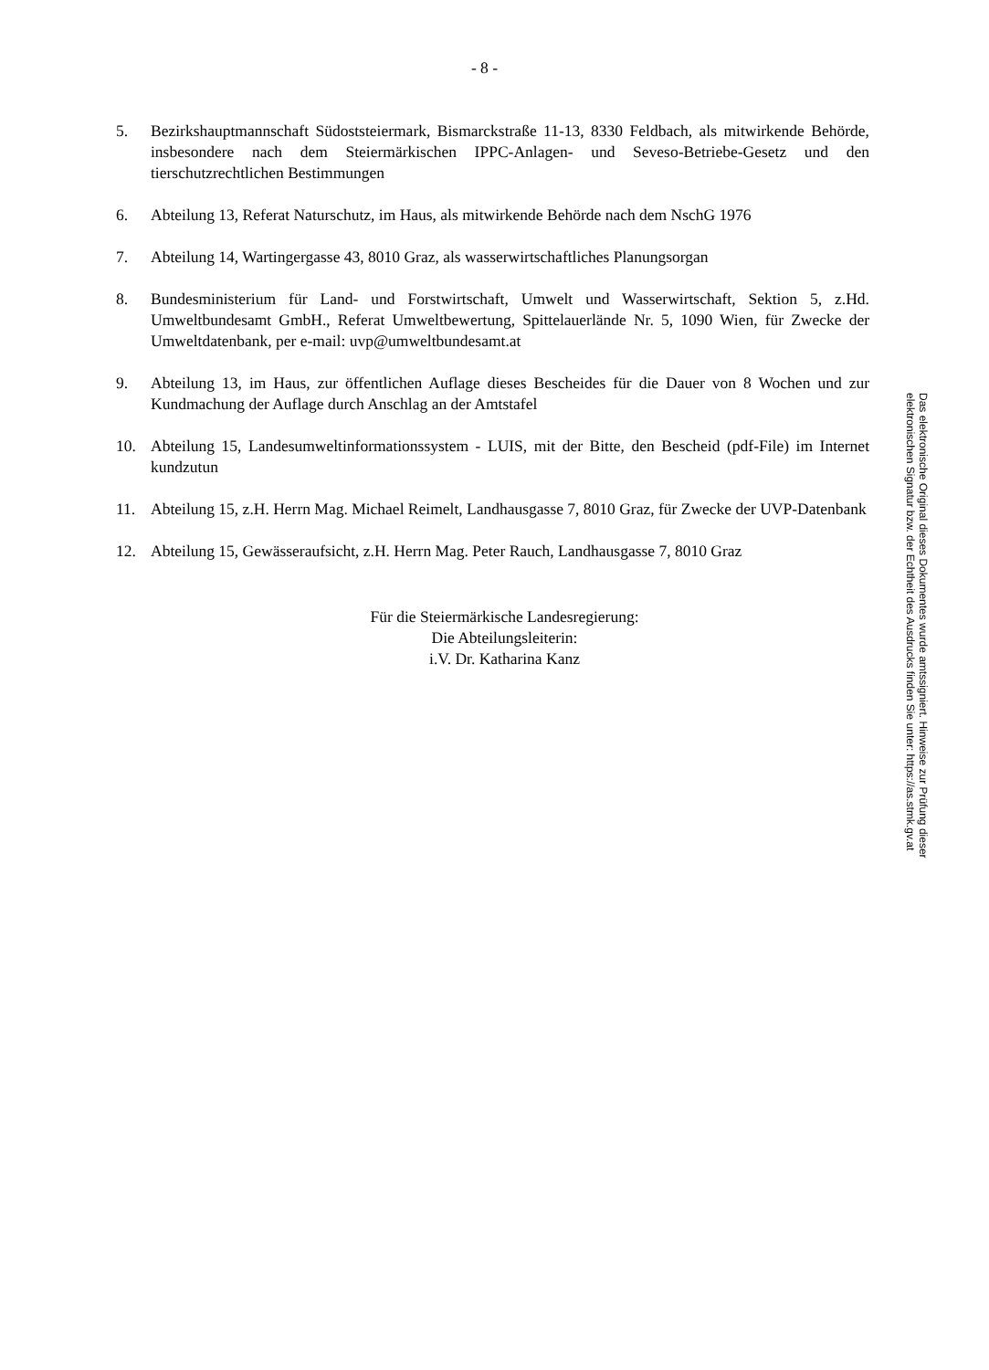- 8 -
5. Bezirkshauptmannschaft Südoststeiermark, Bismarckstraße 11-13, 8330 Feldbach, als mitwirkende Behörde, insbesondere nach dem Steiermärkischen IPPC-Anlagen- und Seveso-Betriebe-Gesetz und den tierschutzrechtlichen Bestimmungen
6. Abteilung 13, Referat Naturschutz, im Haus, als mitwirkende Behörde nach dem NschG 1976
7. Abteilung 14, Wartingergasse 43, 8010 Graz, als wasserwirtschaftliches Planungsorgan
8. Bundesministerium für Land- und Forstwirtschaft, Umwelt und Wasserwirtschaft, Sektion 5, z.Hd. Umweltbundesamt GmbH., Referat Umweltbewertung, Spittelauerlände Nr. 5, 1090 Wien, für Zwecke der Umweltdatenbank, per e-mail: uvp@umweltbundesamt.at
9. Abteilung 13, im Haus, zur öffentlichen Auflage dieses Bescheides für die Dauer von 8 Wochen und zur Kundmachung der Auflage durch Anschlag an der Amtstafel
10. Abteilung 15, Landesumweltinformationssystem - LUIS, mit der Bitte, den Bescheid (pdf-File) im Internet kundzutun
11. Abteilung 15, z.H. Herrn Mag. Michael Reimelt, Landhausgasse 7, 8010 Graz, für Zwecke der UVP-Datenbank
12. Abteilung 15, Gewässeraufsicht, z.H. Herrn Mag. Peter Rauch, Landhausgasse 7, 8010 Graz
Für die Steiermärkische Landesregierung:
Die Abteilungsleiterin:
i.V. Dr. Katharina Kanz
Das elektronische Original dieses Dokumentes wurde amtssigniert. Hinweise zur Prüfung dieser elektronischen Signatur bzw. der Echtheit des Ausdrucks finden Sie unter: https://as.stmk.gv.at